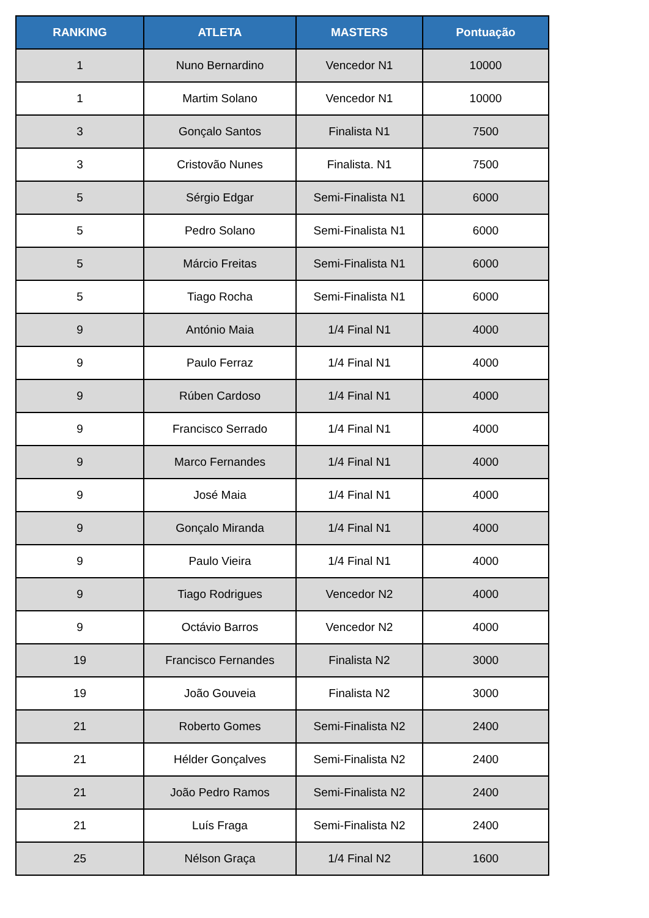| RANKING | ATLETA | MASTERS | Pontuação |
| --- | --- | --- | --- |
| 1 | Nuno Bernardino | Vencedor N1 | 10000 |
| 1 | Martim Solano | Vencedor N1 | 10000 |
| 3 | Gonçalo Santos | Finalista N1 | 7500 |
| 3 | Cristovão Nunes | Finalista. N1 | 7500 |
| 5 | Sérgio Edgar | Semi-Finalista N1 | 6000 |
| 5 | Pedro Solano | Semi-Finalista N1 | 6000 |
| 5 | Márcio Freitas | Semi-Finalista N1 | 6000 |
| 5 | Tiago Rocha | Semi-Finalista N1 | 6000 |
| 9 | António Maia | 1/4 Final N1 | 4000 |
| 9 | Paulo Ferraz | 1/4 Final N1 | 4000 |
| 9 | Rúben Cardoso | 1/4 Final N1 | 4000 |
| 9 | Francisco Serrado | 1/4 Final N1 | 4000 |
| 9 | Marco Fernandes | 1/4 Final N1 | 4000 |
| 9 | José Maia | 1/4 Final N1 | 4000 |
| 9 | Gonçalo Miranda | 1/4 Final N1 | 4000 |
| 9 | Paulo Vieira | 1/4 Final N1 | 4000 |
| 9 | Tiago Rodrigues | Vencedor N2 | 4000 |
| 9 | Octávio Barros | Vencedor N2 | 4000 |
| 19 | Francisco Fernandes | Finalista N2 | 3000 |
| 19 | João Gouveia | Finalista N2 | 3000 |
| 21 | Roberto Gomes | Semi-Finalista N2 | 2400 |
| 21 | Hélder Gonçalves | Semi-Finalista N2 | 2400 |
| 21 | João Pedro Ramos | Semi-Finalista N2 | 2400 |
| 21 | Luís Fraga | Semi-Finalista N2 | 2400 |
| 25 | Nélson Graça | 1/4 Final N2 | 1600 |